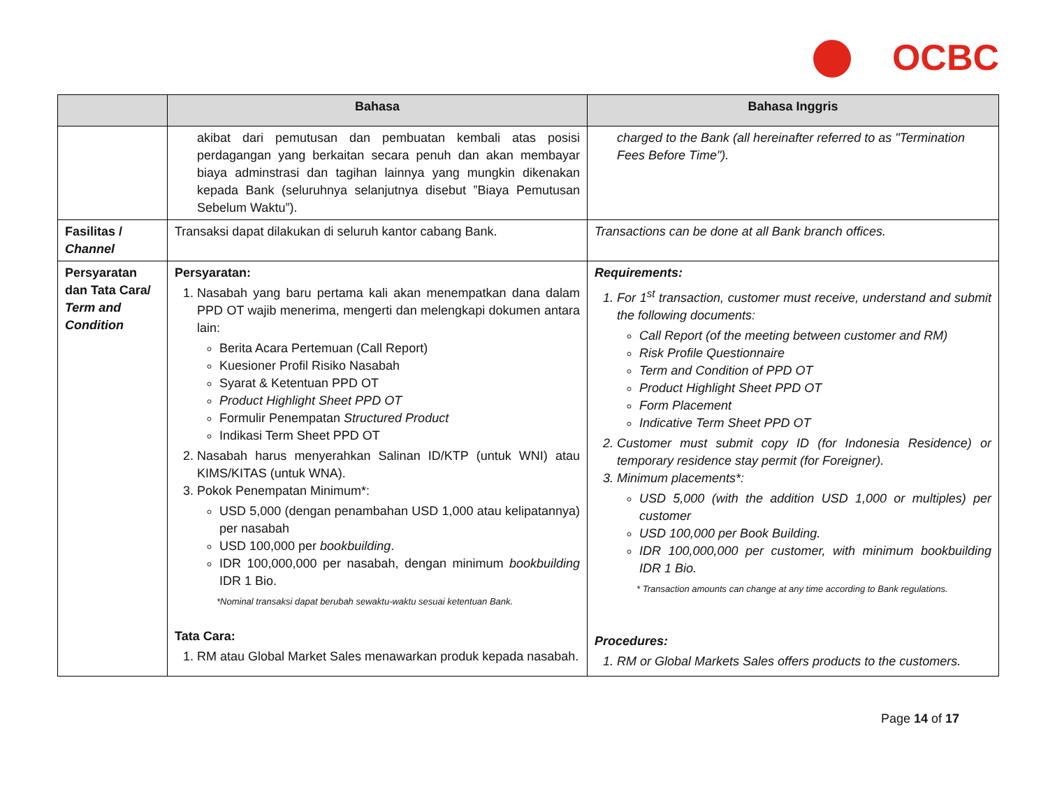OCBC
| | Bahasa | Bahasa Inggris |
| --- | --- | --- |
| | akibat dari pemutusan dan pembuatan kembali atas posisi perdagangan yang berkaitan secara penuh dan akan membayar biaya adminstrasi dan tagihan lainnya yang mungkin dikenakan kepada Bank (seluruhnya selanjutnya disebut ”Biaya Pemutusan Sebelum Waktu”). | charged to the Bank (all hereinafter referred to as "Termination Fees Before Time"). |
| Fasilitas / Channel | Transaksi dapat dilakukan di seluruh kantor cabang Bank. | Transactions can be done at all Bank branch offices. |
| Persyaratan dan Tata Cara/ Term and Condition | Persyaratan: 1. Nasabah yang baru pertama kali akan menempatkan dana dalam PPD OT wajib menerima, mengerti dan melengkapi dokumen antara lain: Berita Acara Pertemuan (Call Report) Kuesioner Profil Risiko Nasabah Syarat & Ketentuan PPD OT Product Highlight Sheet PPD OT Formulir Penempatan Structured Product Indikasi Term Sheet PPD OT 2. Nasabah harus menyerahkan Salinan ID/KTP (untuk WNI) atau KIMS/KITAS (untuk WNA). 3. Pokok Penempatan Minimum*: USD 5,000 (dengan penambahan USD 1,000 atau kelipatannya) per nasabah USD 100,000 per bookbuilding . IDR 100,000,000 per nasabah, dengan minimum bookbuilding IDR 1 Bio. *Nominal transaksi dapat berubah sewaktu-waktu sesuai ketentuan Bank. Tata Cara: 1. RM atau Global Market Sales menawarkan produk kepada nasabah. | Requirements: 1. For 1<sup>st</sup> transaction, customer must receive, understand and submit the following documents: Call Report (of the meeting between customer and RM) Risk Profile Questionnaire Term and Condition of PPD OT Product Highlight Sheet PPD OT Form Placement Indicative Term Sheet PPD OT 2. Customer must submit copy ID (for Indonesia Residence) or temporary residence stay permit (for Foreigner). 3. Minimum placements*: USD 5,000 (with the addition USD 1,000 or multiples) per customer USD 100,000 per Book Building. IDR 100,000,000 per customer, with minimum bookbuilding IDR 1 Bio. * Transaction amounts can change at any time according to Bank regulations. Procedures: 1. RM or Global Markets Sales offers products to the customers. |
Page 14 of 17